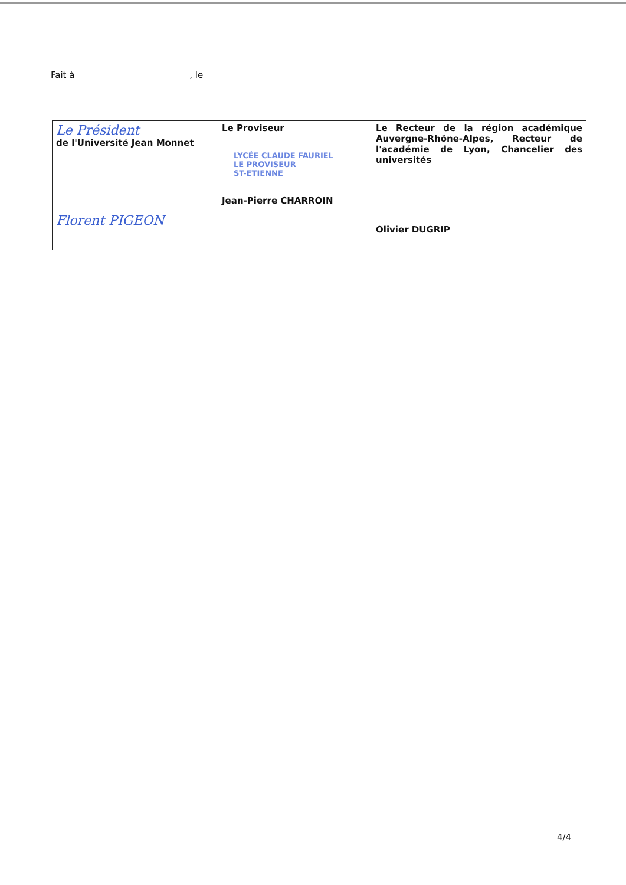Fait à , le
| Le Président de l'Université Jean Monnet Florent PIGEON | Le Proviseur LYCÉE CLAUDE FAURIEL LE PROVISEUR ST-ETIENNE Jean-Pierre CHARROIN | Le Recteur de la région académique Auvergne-Rhône-Alpes, Recteur de l'académie de Lyon, Chancelier des universités Olivier DUGRIP |
4/4